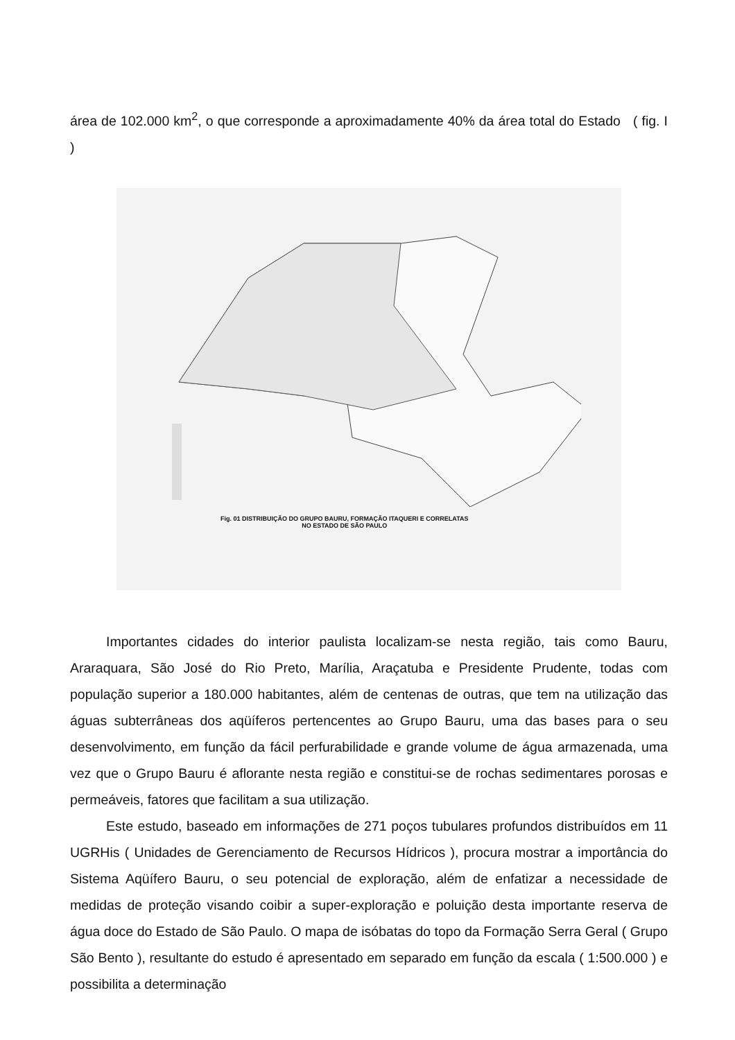área de 102.000 km<sup>2</sup>, o que corresponde a aproximadamente 40% da área total do Estado ( fig. I )
Fig. 01 DISTRIBUIÇÃO DO GRUPO BAURU, FORMAÇÃO ITAQUERI E CORRELATAS
NO ESTADO DE SÃO PAULO
Importantes cidades do interior paulista localizam-se nesta região, tais como Bauru, Araraquara, São José do Rio Preto, Marília, Araçatuba e Presidente Prudente, todas com população superior a 180.000 habitantes, além de centenas de outras, que tem na utilização das águas subterrâneas dos aqüíferos pertencentes ao Grupo Bauru, uma das bases para o seu desenvolvimento, em função da fácil perfurabilidade e grande volume de água armazenada, uma vez que o Grupo Bauru é aflorante nesta região e constitui-se de rochas sedimentares porosas e permeáveis, fatores que facilitam a sua utilização.
Este estudo, baseado em informações de 271 poços tubulares profundos distribuídos em 11 UGRHis ( Unidades de Gerenciamento de Recursos Hídricos ), procura mostrar a importância do Sistema Aqüífero Bauru, o seu potencial de exploração, além de enfatizar a necessidade de medidas de proteção visando coibir a super-exploração e poluição desta importante reserva de água doce do Estado de São Paulo. O mapa de isóbatas do topo da Formação Serra Geral ( Grupo São Bento ), resultante do estudo é apresentado em separado em função da escala ( 1:500.000 ) e possibilita a determinação